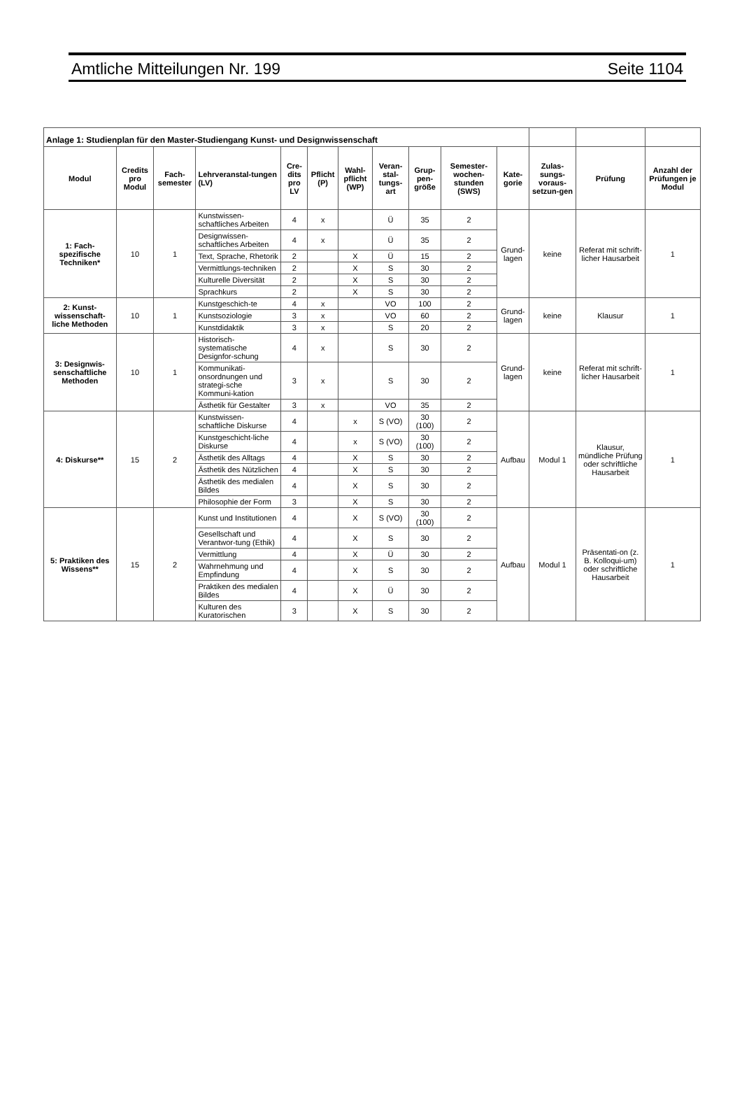Amtliche Mitteilungen Nr. 199 Seite 1104
| Anlage 1: Studienplan für den Master-Studiengang Kunst- und Designwissenschaft | | | | | | | | | | | | | |
| Modul | Credits pro Modul | Fach-semester | Lehrveranstal-tungen (LV) | Cre-dits pro LV | Pflicht (P) | Wahl-pflicht (WP) | Veran-stal-tungs-art | Grup-pen-größe | Semester-wochen-stunden (SWS) | Kate-gorie | Zulas-sungs-voraus-setzun-gen | Prüfung | Anzahl der Prüfungen je Modul |
| 1: Fach-spezifische Techniken* | 10 | 1 | Kunstwissen-schaftliches Arbeiten | 4 | x | | Ü | 35 | 2 | Grund-lagen | keine | Referat mit schrift-licher Hausarbeit | 1 |
| | | | Designwissen-schaftliches Arbeiten | 4 | x | | Ü | 35 | 2 | | | | |
| | | | Text, Sprache, Rhetorik | 2 | | X | Ü | 15 | 2 | | | | |
| | | | Vermittlungs-techniken | 2 | | X | S | 30 | 2 | | | | |
| | | | Kulturelle Diversität | 2 | | X | S | 30 | 2 | | | | |
| | | | Sprachkurs | 2 | | X | S | 30 | 2 | | | | |
| 2: Kunst-wissenschaft-liche Methoden | 10 | 1 | Kunstgeschich-te | 4 | x | | VO | 100 | 2 | Grund-lagen | keine | Klausur | 1 |
| | | | Kunstsoziologie | 3 | x | | VO | 60 | 2 | | | | |
| | | | Kunstdidaktik | 3 | x | | S | 20 | 2 | | | | |
| 3: Designwis-senschaftliche Methoden | 10 | 1 | Historisch-systematische Designfor-schung | 4 | x | | S | 30 | 2 | Grund-lagen | keine | Referat mit schrift-licher Hausarbeit | 1 |
| | | | Kommunikati-onsordnungen und strategi-sche Kommuni-kation | 3 | x | | S | 30 | 2 | | | | |
| | | | Ästhetik für Gestalter | 3 | x | | VO | 35 | 2 | | | | |
| 4: Diskurse** | 15 | 2 | Kunstwissen-schaftliche Diskurse | 4 | | x | S (VO) | 30 (100) | 2 | Aufbau | Modul 1 | Klausur, mündliche Prüfung oder schriftliche Hausarbeit | 1 |
| | | | Kunstgeschicht-liche Diskurse | 4 | | x | S (VO) | 30 (100) | 2 | | | | |
| | | | Ästhetik des Alltags | 4 | | X | S | 30 | 2 | | | | |
| | | | Ästhetik des Nützlichen | 4 | | X | S | 30 | 2 | | | | |
| | | | Ästhetik des medialen Bildes | 4 | | X | S | 30 | 2 | | | | |
| | | | Philosophie der Form | 3 | | X | S | 30 | 2 | | | | |
| 5: Praktiken des Wissens** | 15 | 2 | Kunst und Institutionen | 4 | | X | S (VO) | 30 (100) | 2 | Aufbau | Modul 1 | Präsentati-on (z. B. Kolloqui-um) oder schriftliche Hausarbeit | 1 |
| | | | Gesellschaft und Verantwor-tung (Ethik) | 4 | | X | S | 30 | 2 | | | | |
| | | | Vermittlung | 4 | | X | Ü | 30 | 2 | | | | |
| | | | Wahrnehmung und Empfindung | 4 | | X | S | 30 | 2 | | | | |
| | | | Praktiken des medialen Bildes | 4 | | X | Ü | 30 | 2 | | | | |
| | | | Kulturen des Kuratorischen | 3 | | X | S | 30 | 2 | | | | |